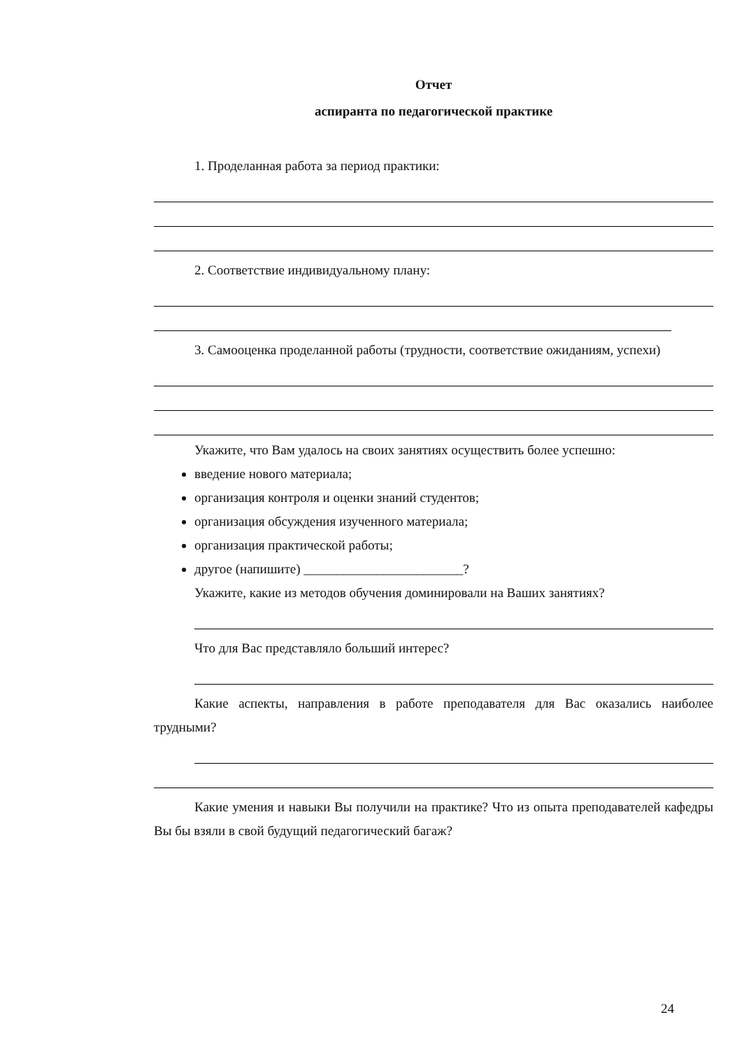Отчет
аспиранта по педагогической практике
1. Проделанная работа за период практики:
2. Соответствие индивидуальному плану:
3. Самооценка проделанной работы (трудности, соответствие ожиданиям, успехи)
Укажите, что Вам удалось на своих занятиях осуществить более успешно:
введение нового материала;
организация контроля и оценки знаний студентов;
организация обсуждения изученного материала;
организация практической работы;
другое (напишите) ________________________?
Укажите, какие из методов обучения доминировали на Ваших занятиях?
Что для Вас представляло больший интерес?
Какие аспекты, направления в работе преподавателя для Вас оказались наиболее трудными?
Какие умения и навыки Вы получили на практике? Что из опыта преподавателей кафедры Вы бы взяли в свой будущий педагогический багаж?
24